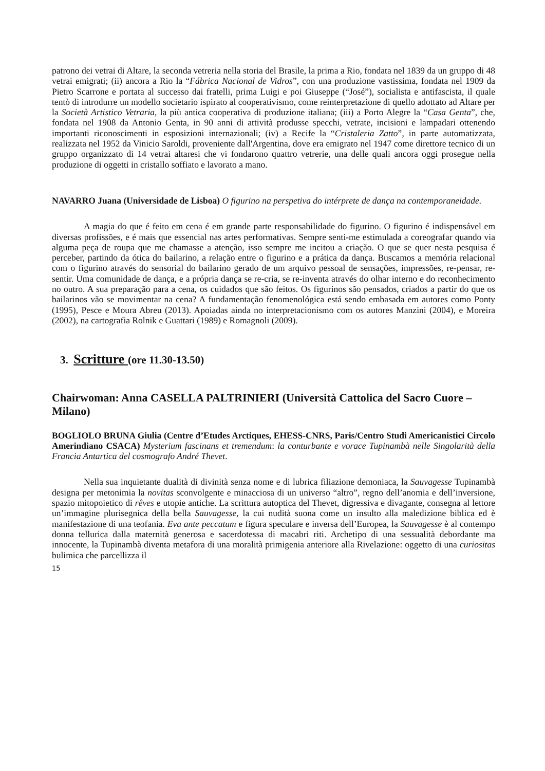patrono dei vetrai di Altare, la seconda vetreria nella storia del Brasile, la prima a Rio, fondata nel 1839 da un gruppo di 48 vetrai emigrati; (ii) ancora a Rio la “Fábrica Nacional de Vidros”, con una produzione vastissima, fondata nel 1909 da Pietro Scarrone e portata al successo dai fratelli, prima Luigi e poi Giuseppe (“José”), socialista e antifascista, il quale tentò di introdurre un modello societario ispirato al cooperativismo, come reinterpretazione di quello adottato ad Altare per la Società Artistico Vetraria, la più antica cooperativa di produzione italiana; (iii) a Porto Alegre la “Casa Genta”, che, fondata nel 1908 da Antonio Genta, in 90 anni di attività produsse specchi, vetrate, incisioni e lampadari ottenendo importanti riconoscimenti in esposizioni internazionali; (iv) a Recife la “Cristaleria Zatto”, in parte automatizzata, realizzata nel 1952 da Vinicio Saroldi, proveniente dall'Argentina, dove era emigrato nel 1947 come direttore tecnico di un gruppo organizzato di 14 vetrai altaresi che vi fondarono quattro vetrerie, una delle quali ancora oggi prosegue nella produzione di oggetti in cristallo soffiato e lavorato a mano.
NAVARRO Juana (Universidade de Lisboa) O figurino na perspetiva do intérprete de dança na contemporaneidade.
A magia do que é feito em cena é em grande parte responsabilidade do figurino. O figurino é indispensável em diversas profissões, e é mais que essencial nas artes performativas. Sempre senti-me estimulada a coreografar quando via alguma peça de roupa que me chamasse a atenção, isso sempre me incitou a criação. O que se quer nesta pesquisa é perceber, partindo da ótica do bailarino, a relação entre o figurino e a prática da dança. Buscamos a memória relacional com o figurino através do sensorial do bailarino gerado de um arquivo pessoal de sensações, impressões, re-pensar, re-sentir. Uma comunidade de dança, e a própria dança se re-cria, se re-inventa através do olhar interno e do reconhecimento no outro. A sua preparação para a cena, os cuidados que são feitos. Os figurinos são pensados, criados a partir do que os bailarinos vão se movimentar na cena? A fundamentação fenomenológica está sendo embasada em autores como Ponty (1995), Pesce e Moura Abreu (2013). Apoiadas ainda no interpretacionismo com os autores Manzini (2004), e Moreira (2002), na cartografia Rolnik e Guattari (1989) e Romagnoli (2009).
3. Scritture (ore 11.30-13.50)
Chairwoman: Anna CASELLA PALTRINIERI (Università Cattolica del Sacro Cuore – Milano)
BOGLIOLO BRUNA Giulia (Centre d’Etudes Arctiques, EHESS-CNRS, Paris/Centro Studi Americanistici Circolo Amerindiano CSACA) Mysterium fascinans et tremendum: la conturbante e vorace Tupinambà nelle Singolarità della Francia Antartica del cosmografo André Thevet.
Nella sua inquietante dualità di divinità senza nome e di lubrica filiazione demoniaca, la Sauvagesse Tupinambà designa per metonimia la novitas sconvolgente e minacciosa di un universo “altro”, regno dell’anomia e dell’inversione, spazio mitopoietico di rêves e utopie antiche. La scrittura autoptica del Thevet, digressiva e divagante, consegna al lettore un’immagine plurisegnica della bella Sauvagesse, la cui nudità suona come un insulto alla maledizione biblica ed è manifestazione di una teofania. Eva ante peccatum e figura speculare e inversa dell’Europea, la Sauvagesse è al contempo donna tellurica dalla maternità generosa e sacerdotessa di macabri riti. Archetipo di una sessualità debordante ma innocente, la Tupinambà diventa metafora di una moralità primigenia anteriore alla Rivelazione: oggetto di una curiositas bulimica che parcellizza il
15